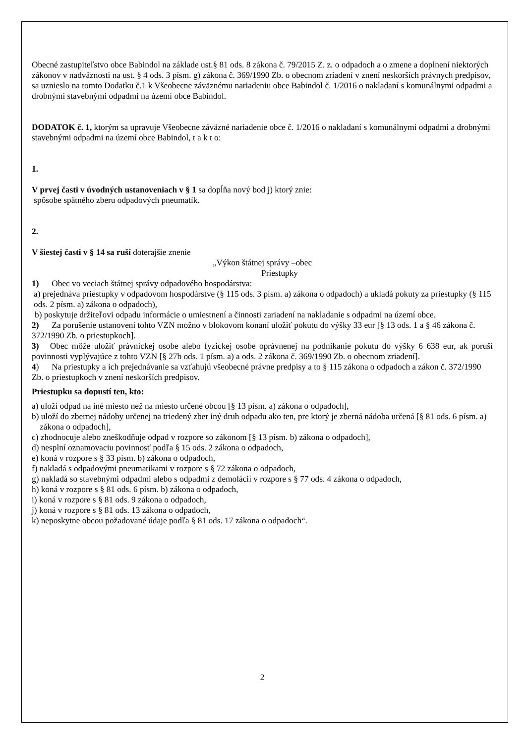Obecné zastupiteľstvo obce Babindol na základe ust.§ 81 ods. 8 zákona č. 79/2015 Z. z. o odpadoch a o zmene a doplnení niektorých zákonov v nadväznosti na ust. § 4 ods. 3 písm. g) zákona č. 369/1990 Zb. o obecnom zriadení v znení neskorších právnych predpisov, sa uznieslo na tomto Dodatku č.1 k Všeobecne záväznému nariadeniu obce Babindol č. 1/2016 o nakladaní s komunálnymi odpadmi a drobnými stavebnými odpadmi na území obce Babindol.
DODATOK č. 1, ktorým sa upravuje Všeobecne záväzné nariadenie obce č. 1/2016 o nakladaní s komunálnymi odpadmi a drobnými stavebnými odpadmi na území obce Babindol, t a k t o:
1.
V prvej časti v úvodných ustanoveniach v § 1 sa dopĺňa nový bod j) ktorý znie:
spôsobe spätného zberu odpadových pneumatík.
2.
V šiestej časti v § 14 sa ruší doterajšie znenie
„Výkon štátnej správy –obec
Priestupky
1) Obec vo veciach štátnej správy odpadového hospodárstva:
a) prejednáva priestupky v odpadovom hospodárstve (§ 115 ods. 3 písm. a) zákona o odpadoch) a ukladá pokuty za priestupky (§ 115 ods. 2 písm. a) zákona o odpadoch),
b) poskytuje držiteľovi odpadu informácie o umiestnení a činnosti zariadení na nakladanie s odpadmi na území obce.
2) Za porušenie ustanovení tohto VZN možno v blokovom konaní uložiť pokutu do výšky 33 eur [§ 13 ods. 1 a § 46 zákona č. 372/1990 Zb. o priestupkoch].
3) Obec môže uložiť právnickej osobe alebo fyzickej osobe oprávnenej na podnikanie pokutu do výšky 6 638 eur, ak poruší povinnosti vyplývajúce z tohto VZN [§ 27b ods. 1 písm. a) a ods. 2 zákona č. 369/1990 Zb. o obecnom zriadení].
4) Na priestupky a ich prejednávanie sa vzťahujú všeobecné právne predpisy a to § 115 zákona o odpadoch a zákon č. 372/1990 Zb. o priestupkoch v znení neskorších predpisov.
Priestupku sa dopustí ten, kto:
a) uloží odpad na iné miesto než na miesto určené obcou [§ 13 písm. a) zákona o odpadoch],
b) uloží do zbernej nádoby určenej na triedený zber iný druh odpadu ako ten, pre ktorý je zberná nádoba určená [§ 81 ods. 6 písm. a) zákona o odpadoch],
c) zhodnocuje alebo zneškodňuje odpad v rozpore so zákonom [§ 13 písm. b) zákona o odpadoch],
d) nesplní oznamovaciu povinnosť podľa § 15 ods. 2 zákona o odpadoch,
e) koná v rozpore s § 33 písm. b) zákona o odpadoch,
f) nakladá s odpadovými pneumatikami v rozpore s § 72 zákona o odpadoch,
g) nakladá so stavebnými odpadmi alebo s odpadmi z demolácií v rozpore s § 77 ods. 4 zákona o odpadoch,
h) koná v rozpore s § 81 ods. 6 písm. b) zákona o odpadoch,
i) koná v rozpore s § 81 ods. 9 zákona o odpadoch,
j) koná v rozpore s § 81 ods. 13 zákona o odpadoch,
k) neposkytne obcou požadované údaje podľa § 81 ods. 17 zákona o odpadoch“.
2